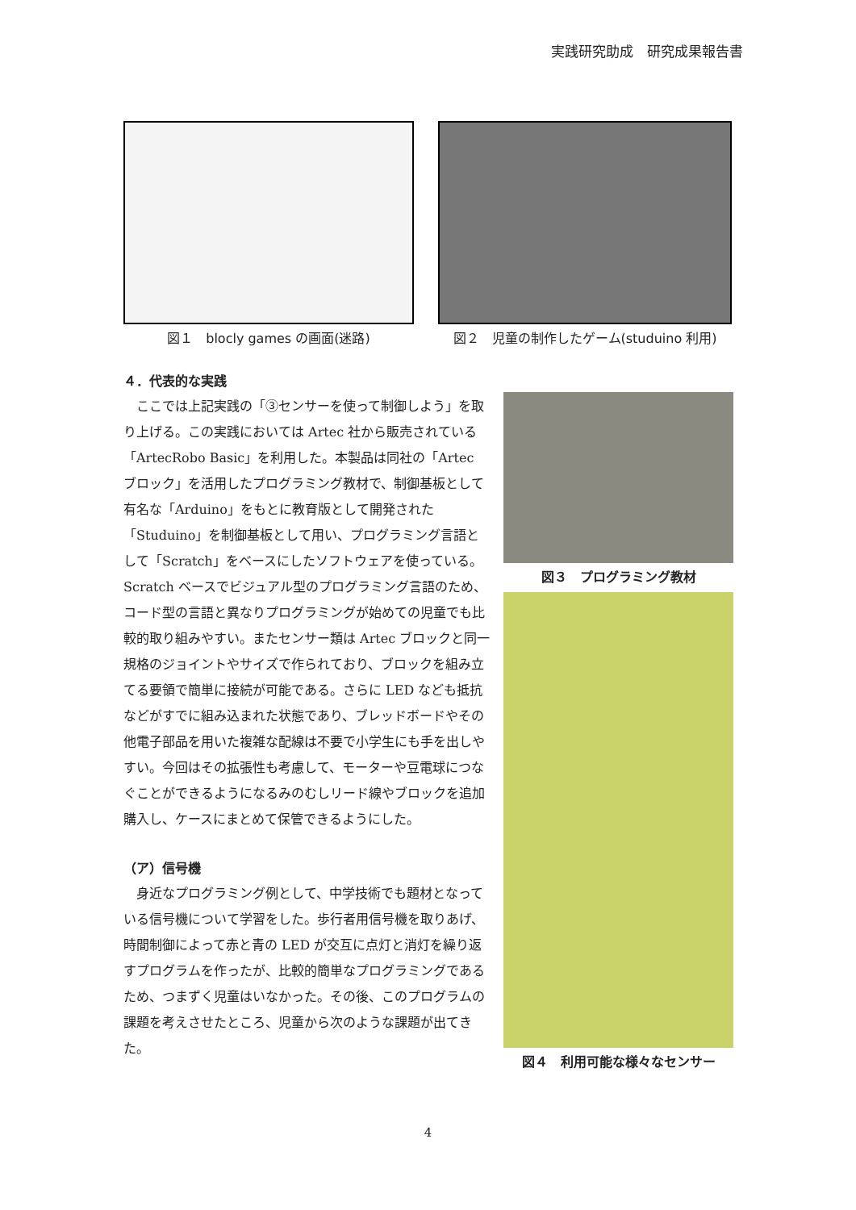実践研究助成　研究成果報告書
図１　blocly games の画面(迷路) 図２　児童の制作したゲーム(studuino 利用)
４．代表的な実践
ここでは上記実践の「③センサーを使って制御しよう」を取り上げる。この実践においては Artec 社から販売されている「ArtecRobo Basic」を利用した。本製品は同社の「Artec ブロック」を活用したプログラミング教材で、制御基板として有名な「Arduino」をもとに教育版として開発された「Studuino」を制御基板として用い、プログラミング言語として「Scratch」をベースにしたソフトウェアを使っている。Scratch ベースでビジュアル型のプログラミング言語のため、コード型の言語と異なりプログラミングが始めての児童でも比較的取り組みやすい。またセンサー類は Artec ブロックと同一規格のジョイントやサイズで作られており、ブロックを組み立てる要領で簡単に接続が可能である。さらに LED なども抵抗などがすでに組み込まれた状態であり、ブレッドボードやその他電子部品を用いた複雑な配線は不要で小学生にも手を出しやすい。今回はその拡張性も考慮して、モーターや豆電球につなぐことができるようになるみのむしリード線やブロックを追加購入し、ケースにまとめて保管できるようにした。
（ア）信号機
身近なプログラミング例として、中学技術でも題材となっている信号機について学習をした。歩行者用信号機を取りあげ、時間制御によって赤と青の LED が交互に点灯と消灯を繰り返すプログラムを作ったが、比較的簡単なプログラミングであるため、つまずく児童はいなかった。その後、このプログラムの課題を考えさせたところ、児童から次のような課題が出てきた。
図３　プログラミング教材
図４　利用可能な様々なセンサー
4